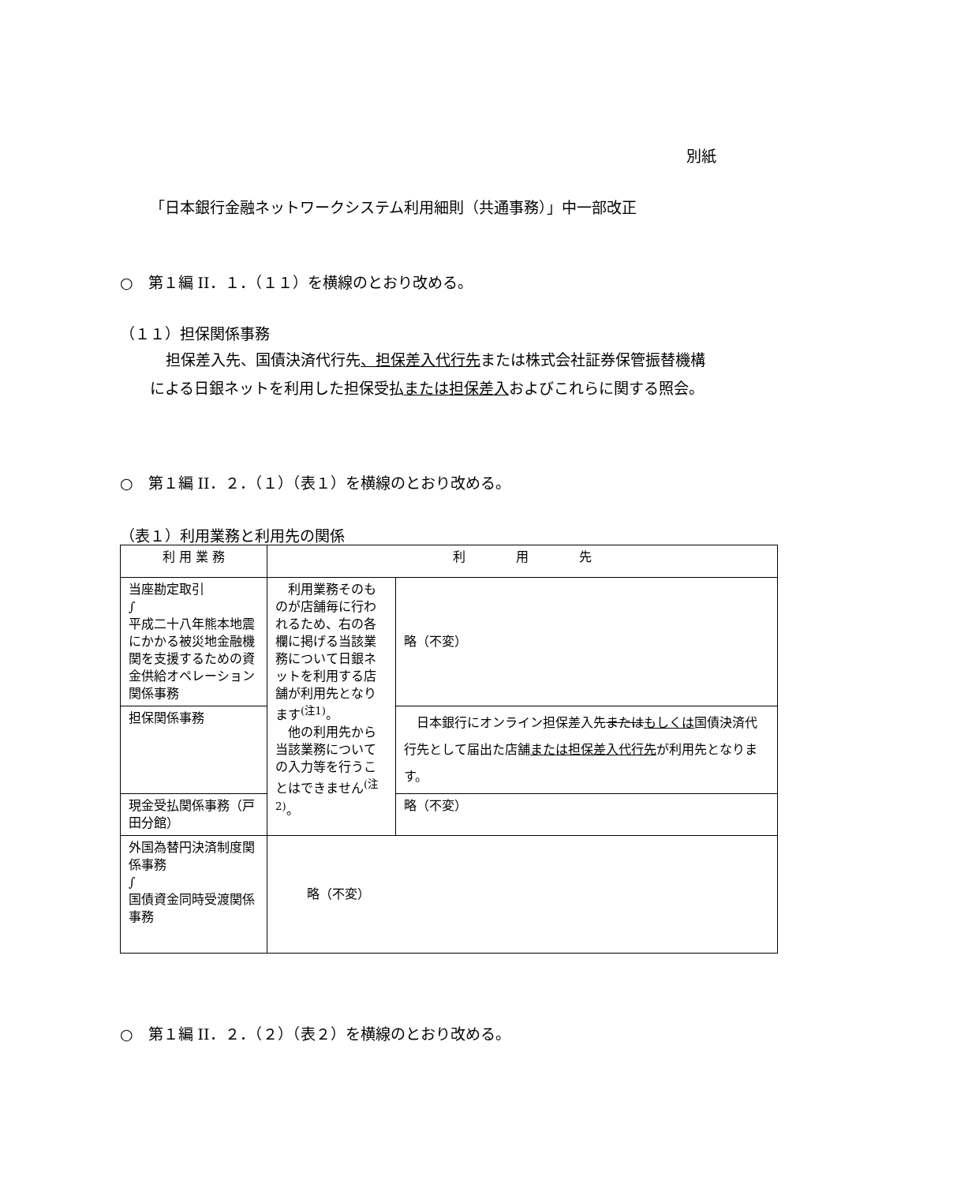別紙
「日本銀行金融ネットワークシステム利用細則（共通事務）」中一部改正
○　第１編 II．１．（１１）を横線のとおり改める。
（１１）担保関係事務
担保差入先、国債決済代行先、担保差入代行先または株式会社証券保管振替機構による日銀ネットを利用した担保受払または担保差入およびこれらに関する照会。
○　第１編 II．２．（１）（表１）を横線のとおり改める。
（表１）利用業務と利用先の関係
| 利 用 業 務 | 利 用 先 | |
| 当座勘定取引 ∫ 平成二十八年熊本地震にかかる被災地金融機関を支援するための資金供給オペレーション関係事務 | 利用業務そのものが店舗毎に行われるため、右の各欄に掲げる当該業務について日銀ネットを利用する店舗が利用先となります<sup>(注1)</sup>。 他の利用先から当該業務についての入力等を行うことはできません<sup>(注2)</sup>。 | 略（不変） |
| 担保関係事務 | | 日本銀行にオンライン担保差入先 または もしくは 国債決済代行先として届出た店舗 または担保差入代行先 が利用先となります。 |
| 現金受払関係事務（戸田分館） | | 略（不変） |
| 外国為替円決済制度関係事務 ∫ 国債資金同時受渡関係事務 | 略（不変） | |
○　第１編 II．２．（２）（表２）を横線のとおり改める。